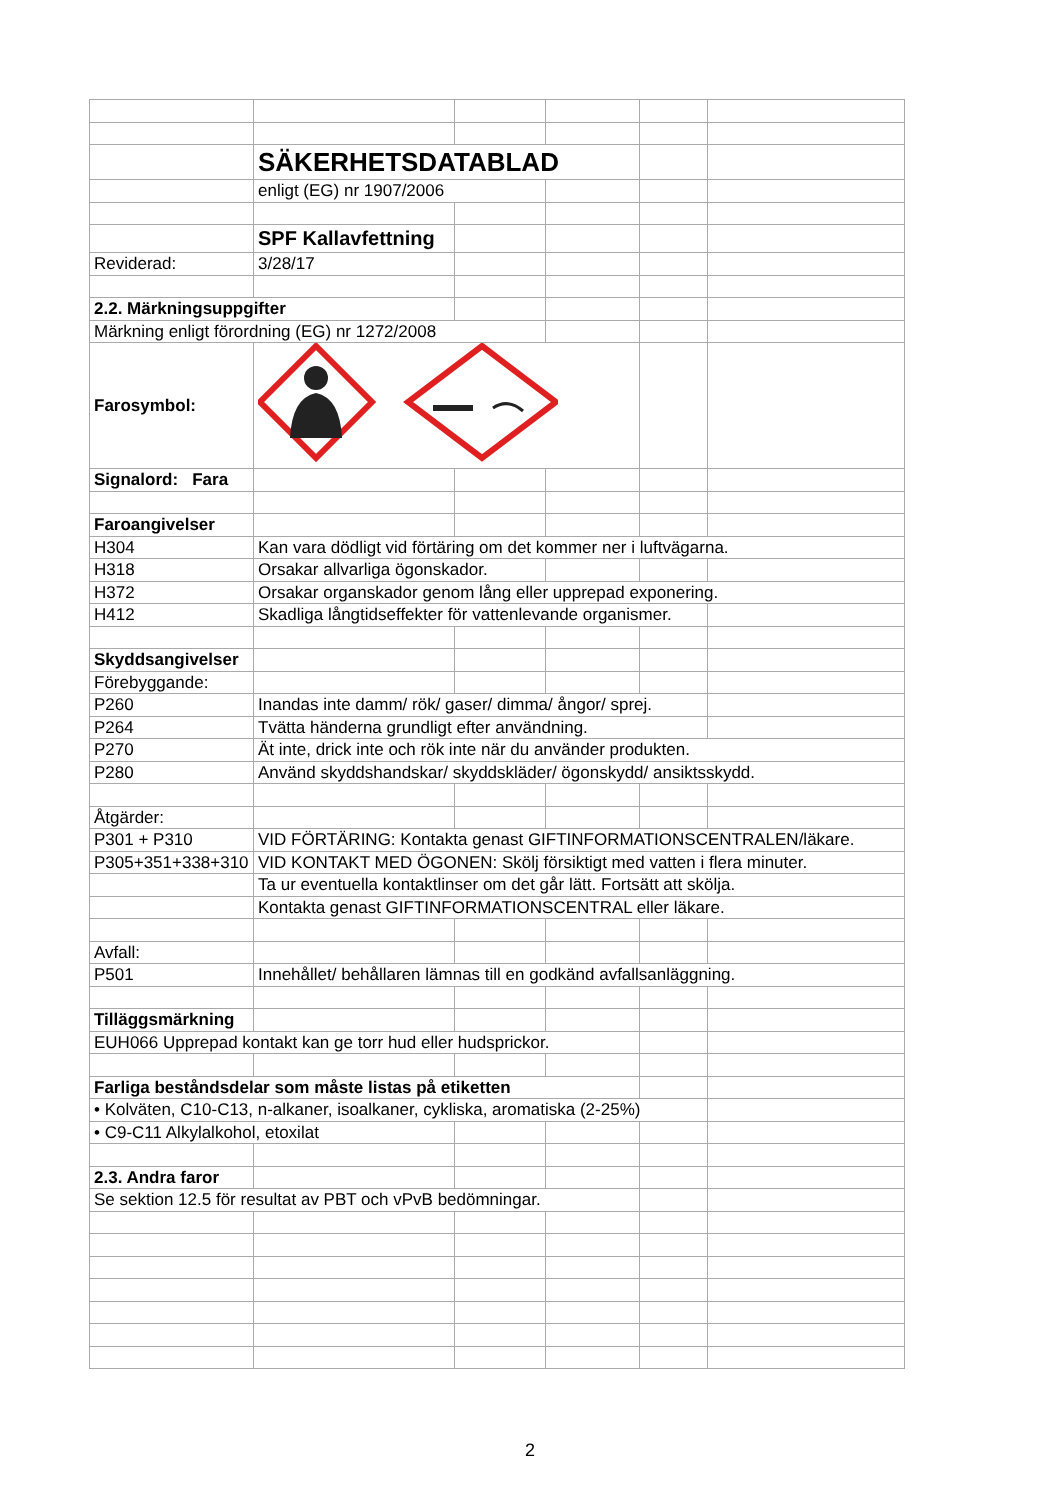| | SÄKERHETSDATABLAD | | | | |
| | enligt (EG) nr 1907/2006 | | | | |
| | SPF Kallavfettning | | | | |
| Reviderad: | 3/28/17 | | | | |
| 2.2. Märkningsuppgifter | | | | | |
| Märkning enligt förordning (EG) nr 1272/2008 | | | | | |
| Farosymbol: | | | | | |
| Signalord: Fara | | | | | |
| Faroangivelser | | | | | |
| H304 | Kan vara dödligt vid förtäring om det kommer ner i luftvägarna. | | | | |
| H318 | Orsakar allvarliga ögonskador. | | | | |
| H372 | Orsakar organskador genom lång eller upprepad exponering. | | | | |
| H412 | Skadliga långtidseffekter för vattenlevande organismer. | | | | |
| Skyddsangivelser | | | | | |
| Förebyggande: | | | | | |
| P260 | Inandas inte damm/ rök/ gaser/ dimma/ ångor/ sprej. | | | | |
| P264 | Tvätta händerna grundligt efter användning. | | | | |
| P270 | Ät inte, drick inte och rök inte när du använder produkten. | | | | |
| P280 | Använd skyddshandskar/ skyddskläder/ ögonskydd/ ansiktsskydd. | | | | |
| Åtgärder: | | | | | |
| P301 + P310 | VID FÖRTÄRING: Kontakta genast GIFTINFORMATIONSCENTRALEN/läkare. | | | | |
| P305+351+338+310 | VID KONTAKT MED ÖGONEN: Skölj försiktigt med vatten i flera minuter. | | | | |
| | Ta ur eventuella kontaktlinser om det går lätt. Fortsätt att skölja. | | | | |
| | Kontakta genast GIFTINFORMATIONSCENTRAL eller läkare. | | | | |
| Avfall: | | | | | |
| P501 | Innehållet/ behållaren lämnas till en godkänd avfallsanläggning. | | | | |
| Tilläggsmärkning | | | | | |
| EUH066 Upprepad kontakt kan ge torr hud eller hudsprickor. | | | | | |
| Farliga beståndsdelar som måste listas på etiketten | | | | | |
| • Kolväten, C10-C13, n-alkaner, isoalkaner, cykliska, aromatiska (2-25%) | | | | | |
| • C9-C11 Alkylalkohol, etoxilat | | | | | |
| 2.3. Andra faror | | | | | |
| Se sektion 12.5 för resultat av PBT och vPvB bedömningar. | | | | | |
2